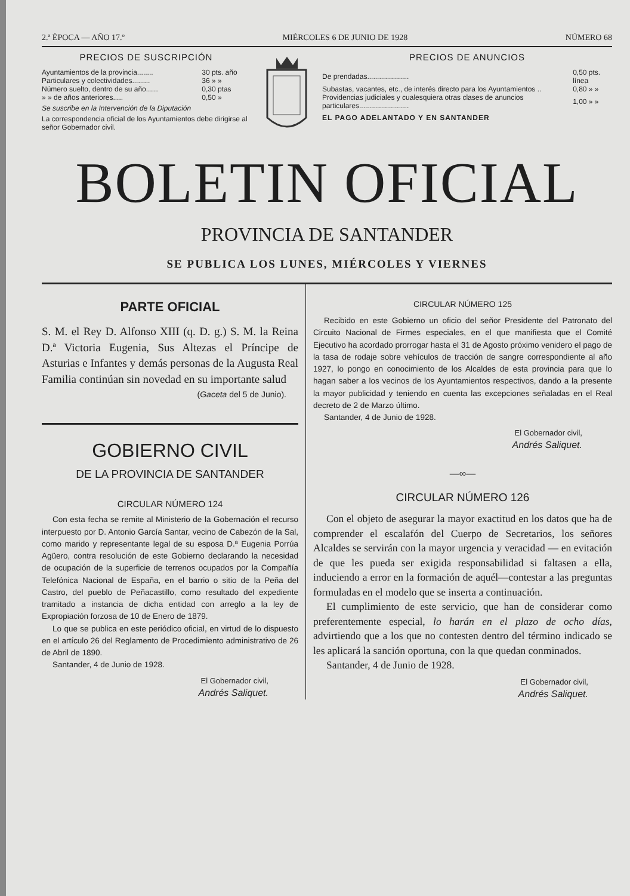2.ª ÉPOCA — AÑO 17.º MIÉRCOLES 6 DE JUNIO DE 1928 NÚMERO 68
PRECIOS DE SUSCRIPCIÓN
| Ayuntamientos de la provincia........ | 30 pts. año |
| Particulares y colectividades......... | 36 » » |
| Número suelto, dentro de su año...... | 0,30 ptas |
| » » de años anteriores..... | 0,50 » |
Se suscribe en la Intervención de la Diputación
La correspondencia oficial de los Ayuntamientos debe dirigirse al señor Gobernador civil.
PRECIOS DE ANUNCIOS
| De prendadas..................... | 0,50 pts. línea |
| Subastas, vacantes, etc., de interés directo para los Ayuntamientos .. | 0,80 » » |
| Providencias judiciales y cualesquiera otras clases de anuncios particulares......................... | 1,00 » » |
EL PAGO ADELANTADO Y EN SANTANDER
BOLETIN OFICIAL
PROVINCIA DE SANTANDER
SE PUBLICA LOS LUNES, MIÉRCOLES Y VIERNES
PARTE OFICIAL
S. M. el Rey D. Alfonso XIII (q. D. g.) S. M. la Reina D.ª Victoria Eugenia, Sus Altezas el Príncipe de Asturias e Infantes y demás personas de la Augusta Real Familia continúan sin novedad en su importante salud
(Gaceta del 5 de Junio).
GOBIERNO CIVIL
DE LA PROVINCIA DE SANTANDER
CIRCULAR NÚMERO 124
Con esta fecha se remite al Ministerio de la Gobernación el recurso interpuesto por D. Antonio García Santar, vecino de Cabezón de la Sal, como marido y representante legal de su esposa D.ª Eugenia Porrúa Agüero, contra resolución de este Gobierno declarando la necesidad de ocupación de la superficie de terrenos ocupados por la Compañía Telefónica Nacional de España, en el barrio o sitio de la Peña del Castro, del pueblo de Peñacastillo, como resultado del expediente tramitado a instancia de dicha entidad con arreglo a la ley de Expropiación forzosa de 10 de Enero de 1879.
Lo que se publica en este periódico oficial, en virtud de lo dispuesto en el artículo 26 del Reglamento de Procedimiento administrativo de 26 de Abril de 1890.
Santander, 4 de Junio de 1928.
El Gobernador civil,
Andrés Saliquet.
CIRCULAR NÚMERO 125
Recibido en este Gobierno un oficio del señor Presidente del Patronato del Circuito Nacional de Firmes especiales, en el que manifiesta que el Comité Ejecutivo ha acordado prorrogar hasta el 31 de Agosto próximo venidero el pago de la tasa de rodaje sobre vehículos de tracción de sangre correspondiente al año 1927, lo pongo en conocimiento de los Alcaldes de esta provincia para que lo hagan saber a los vecinos de los Ayuntamientos respectivos, dando a la presente la mayor publicidad y teniendo en cuenta las excepciones señaladas en el Real decreto de 2 de Marzo último.
Santander, 4 de Junio de 1928.
El Gobernador civil,
Andrés Saliquet.
—∞—
CIRCULAR NÚMERO 126
Con el objeto de asegurar la mayor exactitud en los datos que ha de comprender el escalafón del Cuerpo de Secretarios, los señores Alcaldes se servirán con la mayor urgencia y veracidad — en evitación de que les pueda ser exigida responsabilidad si faltasen a ella, induciendo a error en la formación de aquél—contestar a las preguntas formuladas en el modelo que se inserta a continuación.
El cumplimiento de este servicio, que han de considerar como preferentemente especial, lo harán en el plazo de ocho días, advirtiendo que a los que no contesten dentro del término indicado se les aplicará la sanción oportuna, con la que quedan conminados.
Santander, 4 de Junio de 1928.
El Gobernador civil,
Andrés Saliquet.